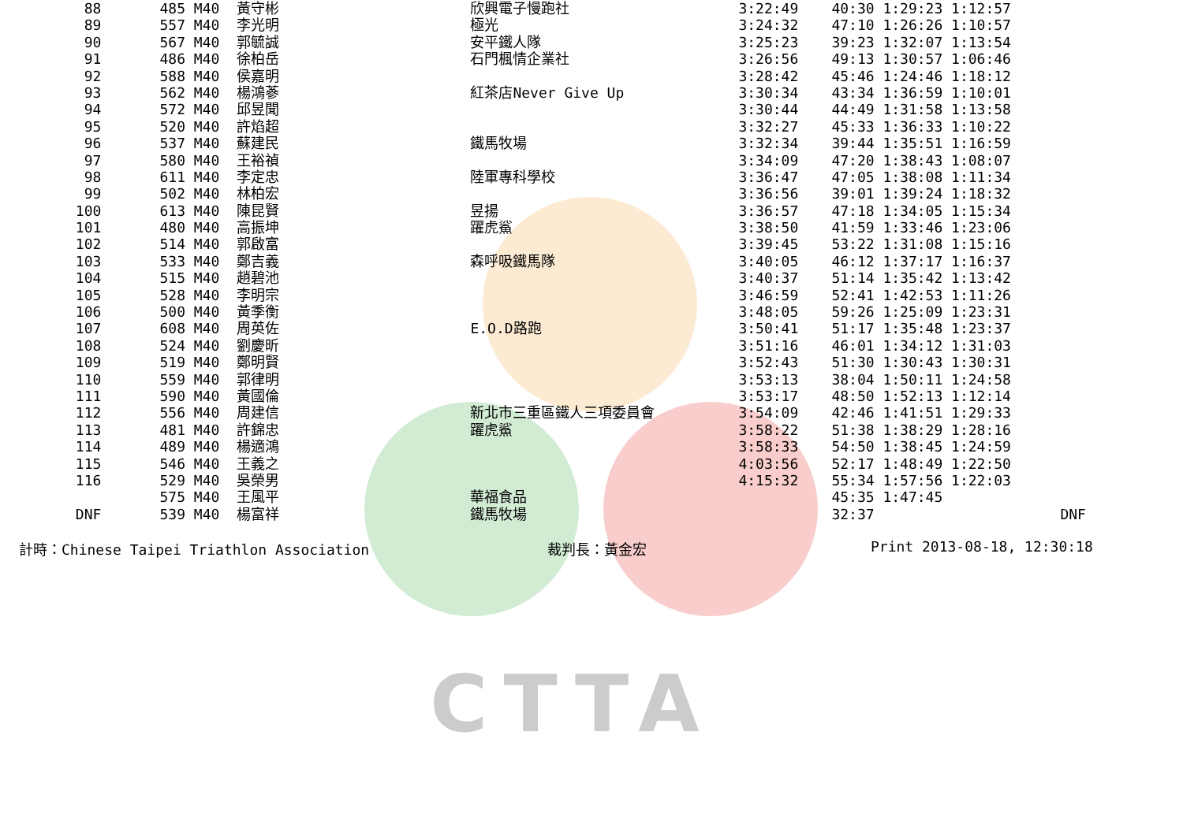CTTA
| 88 | 485 M40 | 黃守彬 | 欣興電子慢跑社 | 3:22:49 | 40:30 1:29:23 1:12:57 | |
| 89 | 557 M40 | 李光明 | 極光 | 3:24:32 | 47:10 1:26:26 1:10:57 | |
| 90 | 567 M40 | 郭毓誠 | 安平鐵人隊 | 3:25:23 | 39:23 1:32:07 1:13:54 | |
| 91 | 486 M40 | 徐柏岳 | 石門楓情企業社 | 3:26:56 | 49:13 1:30:57 1:06:46 | |
| 92 | 588 M40 | 侯嘉明 | | 3:28:42 | 45:46 1:24:46 1:18:12 | |
| 93 | 562 M40 | 楊鴻蔘 | 紅茶店Never Give Up | 3:30:34 | 43:34 1:36:59 1:10:01 | |
| 94 | 572 M40 | 邱昱聞 | | 3:30:44 | 44:49 1:31:58 1:13:58 | |
| 95 | 520 M40 | 許焰超 | | 3:32:27 | 45:33 1:36:33 1:10:22 | |
| 96 | 537 M40 | 蘇建民 | 鐵馬牧場 | 3:32:34 | 39:44 1:35:51 1:16:59 | |
| 97 | 580 M40 | 王裕禎 | | 3:34:09 | 47:20 1:38:43 1:08:07 | |
| 98 | 611 M40 | 李定忠 | 陸軍專科學校 | 3:36:47 | 47:05 1:38:08 1:11:34 | |
| 99 | 502 M40 | 林柏宏 | | 3:36:56 | 39:01 1:39:24 1:18:32 | |
| 100 | 613 M40 | 陳昆賢 | 昱揚 | 3:36:57 | 47:18 1:34:05 1:15:34 | |
| 101 | 480 M40 | 高振坤 | 躍虎鯊 | 3:38:50 | 41:59 1:33:46 1:23:06 | |
| 102 | 514 M40 | 郭啟富 | | 3:39:45 | 53:22 1:31:08 1:15:16 | |
| 103 | 533 M40 | 鄭吉義 | 森呼吸鐵馬隊 | 3:40:05 | 46:12 1:37:17 1:16:37 | |
| 104 | 515 M40 | 趙碧池 | | 3:40:37 | 51:14 1:35:42 1:13:42 | |
| 105 | 528 M40 | 李明宗 | | 3:46:59 | 52:41 1:42:53 1:11:26 | |
| 106 | 500 M40 | 黃季衡 | | 3:48:05 | 59:26 1:25:09 1:23:31 | |
| 107 | 608 M40 | 周英佐 | E.O.D路跑 | 3:50:41 | 51:17 1:35:48 1:23:37 | |
| 108 | 524 M40 | 劉慶昕 | | 3:51:16 | 46:01 1:34:12 1:31:03 | |
| 109 | 519 M40 | 鄭明賢 | | 3:52:43 | 51:30 1:30:43 1:30:31 | |
| 110 | 559 M40 | 郭律明 | | 3:53:13 | 38:04 1:50:11 1:24:58 | |
| 111 | 590 M40 | 黃國倫 | | 3:53:17 | 48:50 1:52:13 1:12:14 | |
| 112 | 556 M40 | 周建信 | 新北市三重區鐵人三項委員會 | 3:54:09 | 42:46 1:41:51 1:29:33 | |
| 113 | 481 M40 | 許錦忠 | 躍虎鯊 | 3:58:22 | 51:38 1:38:29 1:28:16 | |
| 114 | 489 M40 | 楊適鴻 | | 3:58:33 | 54:50 1:38:45 1:24:59 | |
| 115 | 546 M40 | 王義之 | | 4:03:56 | 52:17 1:48:49 1:22:50 | |
| 116 | 529 M40 | 吳榮男 | | 4:15:32 | 55:34 1:57:56 1:22:03 | |
| | 575 M40 | 王風平 | 華福食品 | | 45:35 1:47:45 | |
| DNF | 539 M40 | 楊富祥 | 鐵馬牧場 | | 32:37 | DNF |
計時：Chinese Taipei Triathlon Association 裁判長：黃金宏 Print 2013-08-18, 12:30:18